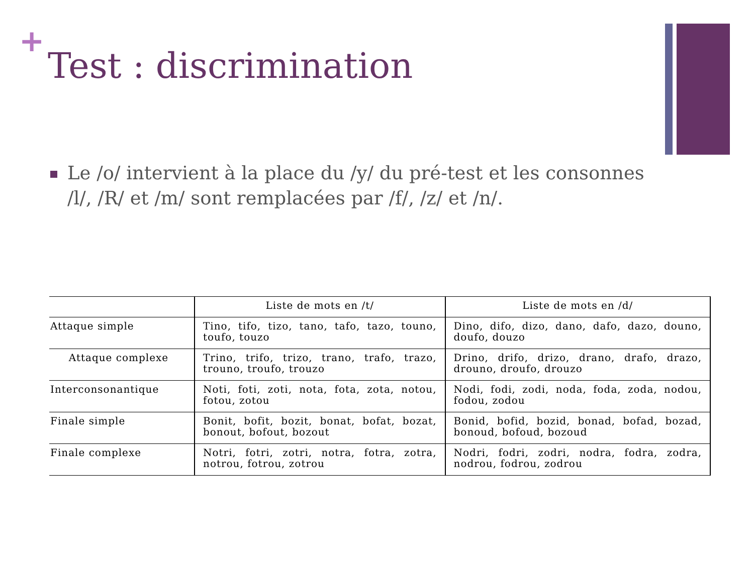+
Test : discrimination
Le /o/ intervient à la place du /y/ du pré-test et les consonnes /l/, /R/ et /m/ sont remplacées par /f/, /z/ et /n/.
| | Liste de mots en /t/ | Liste de mots en /d/ |
| --- | --- | --- |
| Attaque simple | Tino, tifo, tizo, tano, tafo, tazo, touno, toufo, touzo | Dino, difo, dizo, dano, dafo, dazo, douno, doufo, douzo |
| Attaque complexe | Trino, trifo, trizo, trano, trafo, trazo, trouno, troufo, trouzo | Drino, drifo, drizo, drano, drafo, drazo, drouno, droufo, drouzo |
| Interconsonantique | Noti, foti, zoti, nota, fota, zota, notou, fotou, zotou | Nodi, fodi, zodi, noda, foda, zoda, nodou, fodou, zodou |
| Finale simple | Bonit, bofit, bozit, bonat, bofat, bozat, bonout, bofout, bozout | Bonid, bofid, bozid, bonad, bofad, bozad, bonoud, bofoud, bozoud |
| Finale complexe | Notri, fotri, zotri, notra, fotra, zotra, notrou, fotrou, zotrou | Nodri, fodri, zodri, nodra, fodra, zodra, nodrou, fodrou, zodrou |